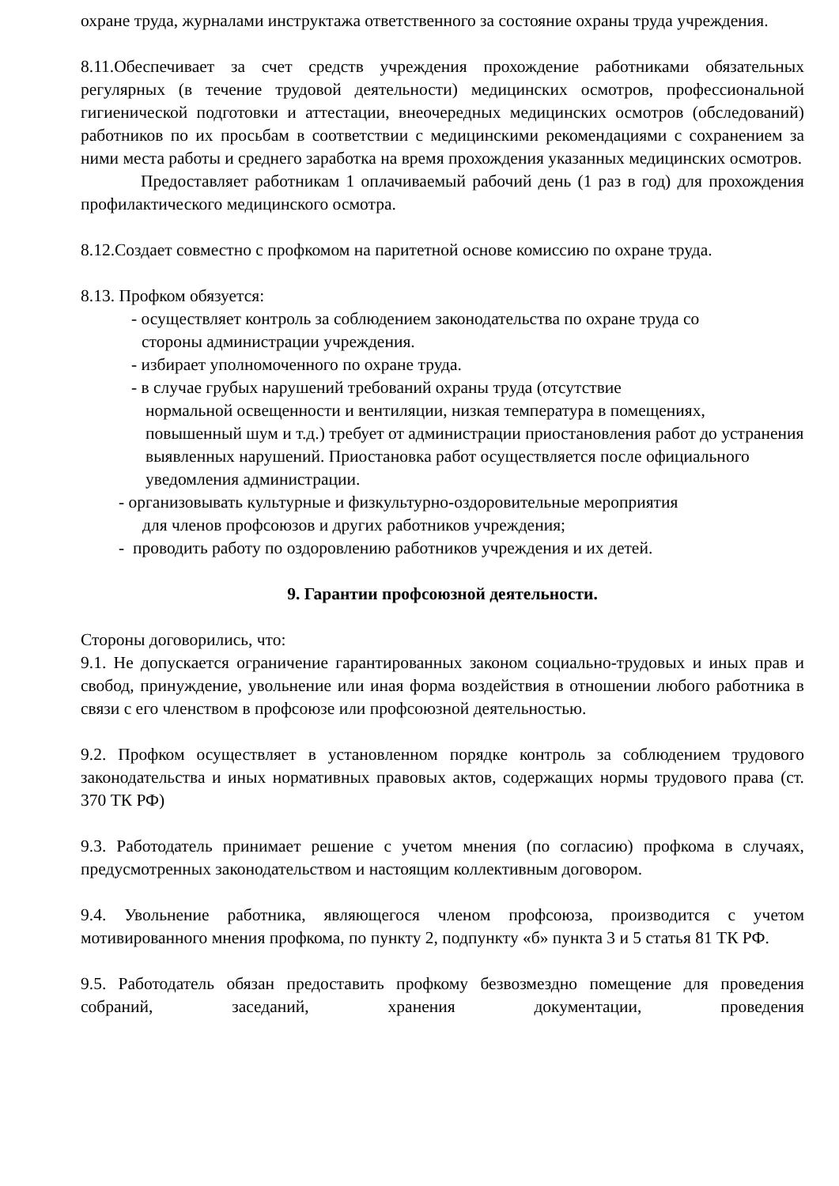охране труда, журналами инструктажа ответственного за состояние охраны труда учреждения.
8.11.Обеспечивает за счет средств учреждения прохождение работниками обязательных регулярных (в течение трудовой деятельности) медицинских осмотров, профессиональной гигиенической подготовки и аттестации, внеочередных медицинских осмотров (обследований) работников по их просьбам в соответствии с медицинскими рекомендациями с сохранением за ними места работы и среднего заработка на время прохождения указанных медицинских осмотров.
Предоставляет работникам 1 оплачиваемый рабочий день (1 раз в год) для прохождения профилактического медицинского осмотра.
8.12.Создает совместно с профкомом на паритетной основе комиссию по охране труда.
8.13. Профком обязуется:
- осуществляет контроль за соблюдением законодательства по охране труда со
стороны администрации учреждения.
- избирает уполномоченного по охране труда.
- в случае грубых нарушений требований охраны труда (отсутствие
нормальной освещенности и вентиляции, низкая температура в помещениях, повышенный шум и т.д.) требует от администрации приостановления работ до устранения выявленных нарушений. Приостановка работ осуществляется после официального уведомления администрации.
- организовывать культурные и физкультурно-оздоровительные мероприятия
для членов профсоюзов и других работников учреждения;
- проводить работу по оздоровлению работников учреждения и их детей.
9. Гарантии профсоюзной деятельности.
Стороны договорились, что:
9.1. Не допускается ограничение гарантированных законом социально-трудовых и иных прав и свобод, принуждение, увольнение или иная форма воздействия в отношении любого работника в связи с его членством в профсоюзе или профсоюзной деятельностью.
9.2. Профком осуществляет в установленном порядке контроль за соблюдением трудового законодательства и иных нормативных правовых актов, содержащих нормы трудового права (ст. 370 ТК РФ)
9.3. Работодатель принимает решение с учетом мнения (по согласию) профкома в случаях, предусмотренных законодательством и настоящим коллективным договором.
9.4. Увольнение работника, являющегося членом профсоюза, производится с учетом мотивированного мнения профкома, по пункту 2, подпункту «б» пункта 3 и 5 статья 81 ТК РФ.
9.5. Работодатель обязан предоставить профкому безвозмездно помещение для проведения собраний, заседаний, хранения документации, проведения